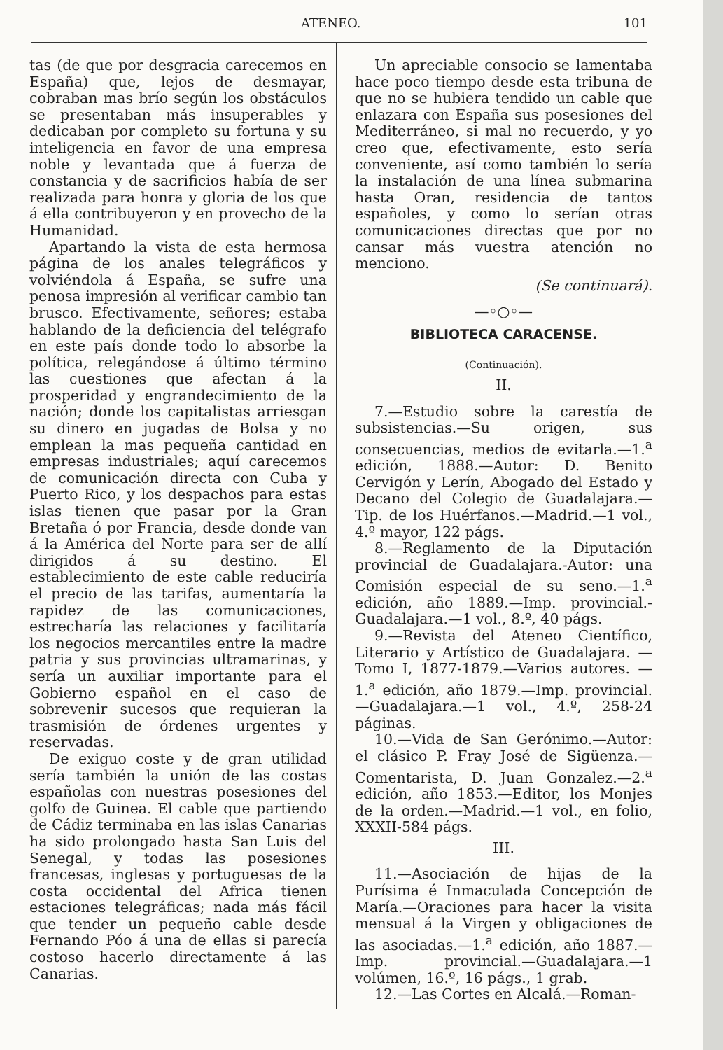ATENEO. 101
tas (de que por desgracia carecemos en España) que, lejos de desmayar, cobraban mas brío según los obstáculos se presentaban más insuperables y dedicaban por completo su fortuna y su inteligencia en favor de una empresa noble y levantada que á fuerza de constancia y de sacrificios había de ser realizada para honra y gloria de los que á ella contribuyeron y en provecho de la Humanidad.
Apartando la vista de esta hermosa página de los anales telegráficos y volviéndola á España, se sufre una penosa impresión al verificar cambio tan brusco. Efectivamente, señores; estaba hablando de la deficiencia del telégrafo en este país donde todo lo absorbe la política, relegándose á último término las cuestiones que afectan á la prosperidad y engrandecimiento de la nación; donde los capitalistas arriesgan su dinero en jugadas de Bolsa y no emplean la mas pequeña cantidad en empresas industriales; aquí carecemos de comunicación directa con Cuba y Puerto Rico, y los despachos para estas islas tienen que pasar por la Gran Bretaña ó por Francia, desde donde van á la América del Norte para ser de allí dirigidos á su destino. El establecimiento de este cable reduciría el precio de las tarifas, aumentaría la rapidez de las comunicaciones, estrecharía las relaciones y facilitaría los negocios mercantiles entre la madre patria y sus provincias ultramarinas, y sería un auxiliar importante para el Gobierno español en el caso de sobrevenir sucesos que requieran la trasmisión de órdenes urgentes y reservadas.
De exiguo coste y de gran utilidad sería también la unión de las costas españolas con nuestras posesiones del golfo de Guinea. El cable que partiendo de Cádiz terminaba en las islas Canarias ha sido prolongado hasta San Luis del Senegal, y todas las posesiones francesas, inglesas y portuguesas de la costa occidental del Africa tienen estaciones telegráficas; nada más fácil que tender un pequeño cable desde Fernando Póo á una de ellas si parecía costoso hacerlo directamente á las Canarias.
Un apreciable consocio se lamentaba hace poco tiempo desde esta tribuna de que no se hubiera tendido un cable que enlazara con España sus posesiones del Mediterráneo, si mal no recuerdo, y yo creo que, efectivamente, esto sería conveniente, así como también lo sería la instalación de una línea submarina hasta Oran, residencia de tantos españoles, y como lo serían otras comunicaciones directas que por no cansar más vuestra atención no menciono.
(Se continuará).
—◦○◦—
BIBLIOTECA CARACENSE.
(Continuación).
II.
7.—Estudio sobre la carestía de subsistencias.—Su origen, sus consecuencias, medios de evitarla.—1.<sup>a</sup> edición, 1888.—Autor: D. Benito Cervigón y Lerín, Abogado del Estado y Decano del Colegio de Guadalajara.—Tip. de los Huérfanos.—Madrid.—1 vol., 4.º mayor, 122 págs.
8.—Reglamento de la Diputación provincial de Guadalajara.-Autor: una Comisión especial de su seno.—1.<sup>a</sup> edición, año 1889.—Imp. provincial.-Guadalajara.—1 vol., 8.º, 40 págs.
9.—Revista del Ateneo Científico, Literario y Artístico de Guadalajara. —Tomo I, 1877-1879.—Varios autores. —1.<sup>a</sup> edición, año 1879.—Imp. provincial.—Guadalajara.—1 vol., 4.º, 258-24 páginas.
10.—Vida de San Gerónimo.—Autor: el clásico P. Fray José de Sigüenza.—Comentarista, D. Juan Gonzalez.—2.<sup>a</sup> edición, año 1853.—Editor, los Monjes de la orden.—Madrid.—1 vol., en folio, XXXII-584 págs.
III.
11.—Asociación de hijas de la Purísima é Inmaculada Concepción de María.—Oraciones para hacer la visita mensual á la Virgen y obligaciones de las asociadas.—1.<sup>a</sup> edición, año 1887.—Imp. provincial.—Guadalajara.—1 volúmen, 16.º, 16 págs., 1 grab.
12.—Las Cortes en Alcalá.—Roman-